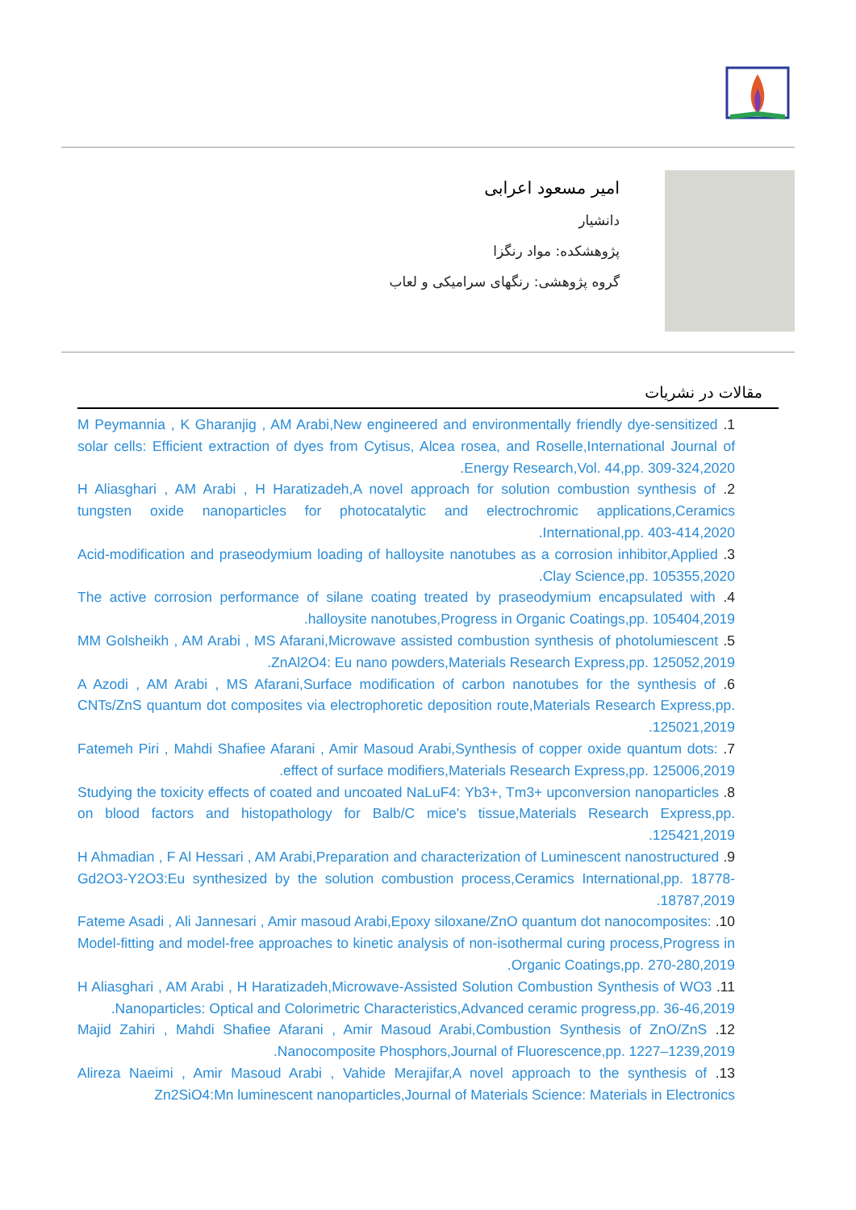امیر مسعود اعرابی
دانشیار
پژوهشکده: مواد رنگزا
گروه پژوهشی: رنگهای سرامیکی و لعاب
مقالات در نشریات
1. M Peymannia , K Gharanjig , AM Arabi,New engineered and environmentally friendly dye-sensitized solar cells: Efficient extraction of dyes from Cytisus, Alcea rosea, and Roselle,International Journal of Energy Research,Vol. 44,pp. 309-324,2020.
2. H Aliasghari , AM Arabi , H Haratizadeh,A novel approach for solution combustion synthesis of tungsten oxide nanoparticles for photocatalytic and electrochromic applications,Ceramics International,pp. 403-414,2020.
3. Acid-modification and praseodymium loading of halloysite nanotubes as a corrosion inhibitor,Applied Clay Science,pp. 105355,2020.
4. The active corrosion performance of silane coating treated by praseodymium encapsulated with halloysite nanotubes,Progress in Organic Coatings,pp. 105404,2019.
5. MM Golsheikh , AM Arabi , MS Afarani,Microwave assisted combustion synthesis of photolumiescent ZnAl2O4: Eu nano powders,Materials Research Express,pp. 125052,2019.
6. A Azodi , AM Arabi , MS Afarani,Surface modification of carbon nanotubes for the synthesis of CNTs/ZnS quantum dot composites via electrophoretic deposition route,Materials Research Express,pp. 125021,2019.
7. Fatemeh Piri , Mahdi Shafiee Afarani , Amir Masoud Arabi,Synthesis of copper oxide quantum dots: effect of surface modifiers,Materials Research Express,pp. 125006,2019.
8. Studying the toxicity effects of coated and uncoated NaLuF4: Yb3+, Tm3+ upconversion nanoparticles on blood factors and histopathology for Balb/C mice's tissue,Materials Research Express,pp. 125421,2019.
9. H Ahmadian , F Al Hessari , AM Arabi,Preparation and characterization of Luminescent nanostructured Gd2O3-Y2O3:Eu synthesized by the solution combustion process,Ceramics International,pp. 18778-18787,2019.
10. Fateme Asadi , Ali Jannesari , Amir masoud Arabi,Epoxy siloxane/ZnO quantum dot nanocomposites: Model-fitting and model-free approaches to kinetic analysis of non-isothermal curing process,Progress in Organic Coatings,pp. 270-280,2019.
11. H Aliasghari , AM Arabi , H Haratizadeh,Microwave-Assisted Solution Combustion Synthesis of WO3 Nanoparticles: Optical and Colorimetric Characteristics,Advanced ceramic progress,pp. 36-46,2019.
12. Majid Zahiri , Mahdi Shafiee Afarani , Amir Masoud Arabi,Combustion Synthesis of ZnO/ZnS Nanocomposite Phosphors,Journal of Fluorescence,pp. 1227–1239,2019.
13. Alireza Naeimi , Amir Masoud Arabi , Vahide Merajifar,A novel approach to the synthesis of Zn2SiO4:Mn luminescent nanoparticles,Journal of Materials Science: Materials in Electronics